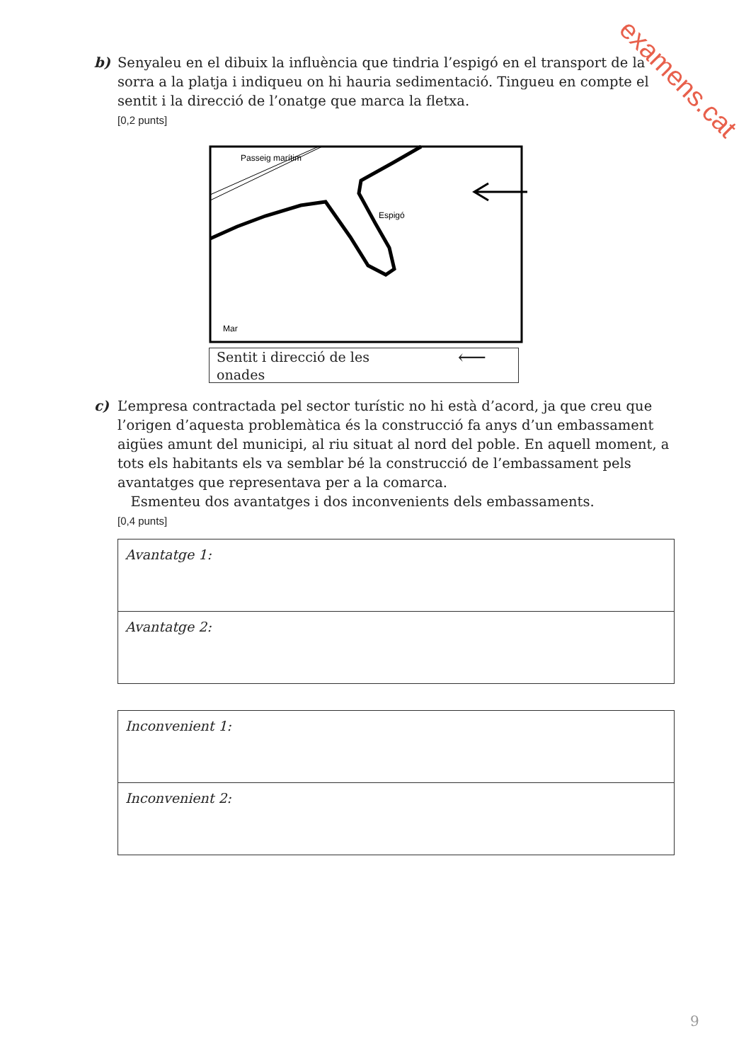examens.cat
b)
Senyaleu en el dibuix la influència que tindria l’espigó en el transport de la sorra a la platja i indiqueu on hi hauria sedimentació. Tingueu en compte el sentit i la direcció de l’onatge que marca la fletxa.
[0,2 punts]
Passeig marítim
Espigó
Mar
Sentit i direcció de les
onades
⟵
c)
L’empresa contractada pel sector turístic no hi està d’acord, ja que creu que l’origen d’aquesta problemàtica és la construcció fa anys d’un embassament aigües amunt del municipi, al riu situat al nord del poble. En aquell moment, a tots els habitants els va semblar bé la construcció de l’embassament pels avantatges que representava per a la comarca.
Esmenteu dos avantatges i dos inconvenients dels embassaments.
[0,4 punts]
| Avantatge 1: |
| Avantatge 2: |
| Inconvenient 1: |
| Inconvenient 2: |
9